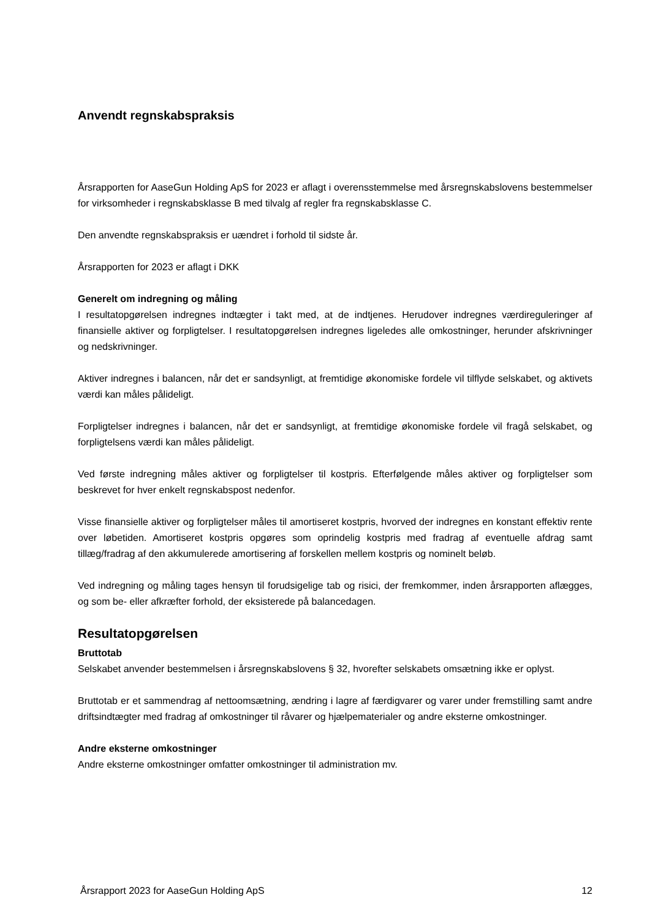Anvendt regnskabspraksis
Årsrapporten for AaseGun Holding ApS for 2023 er aflagt i overensstemmelse med årsregnskabslovens bestemmelser for virksomheder i regnskabsklasse B med tilvalg af regler fra regnskabsklasse C.
Den anvendte regnskabspraksis er uændret i forhold til sidste år.
Årsrapporten for 2023 er aflagt i DKK
Generelt om indregning og måling
I resultatopgørelsen indregnes indtægter i takt med, at de indtjenes. Herudover indregnes værdiregule­ringer af finansielle aktiver og forpligtelser. I resultatopgørelsen indregnes ligeledes alle omkostninger, herunder afskrivninger og nedskrivninger.
Aktiver indregnes i balancen, når det er sandsynligt, at fremtidige økonomiske fordele vil tilflyde selska­bet, og aktivets værdi kan måles pålideligt.
Forpligtelser indregnes i balancen, når det er sandsynligt, at fremtidige økonomiske fordele vil fragå sel­skabet, og forpligtelsens værdi kan måles pålideligt.
Ved første indregning måles aktiver og forpligtelser til kostpris. Efterfølgende måles aktiver og forplig­telser som beskrevet for hver enkelt regnskabspost nedenfor.
Visse finansielle aktiver og forpligtelser måles til amortiseret kostpris, hvorved der indregnes en kon­stant effektiv rente over løbetiden. Amortiseret kostpris opgøres som oprindelig kostpris med fradrag af eventuelle afdrag samt tillæg/fradrag af den akkumulerede amortisering af forskellen mellem kostpris og nominelt beløb.
Ved indregning og måling tages hensyn til forudsigelige tab og risici, der fremkommer, inden årsrapporten aflægges, og som be- eller afkræfter forhold, der eksisterede på balancedagen.
Resultatopgørelsen
Bruttotab
Selskabet anvender bestemmelsen i årsregnskabslovens § 32, hvorefter selskabets omsætning ikke er oplyst.
Bruttotab er et sammendrag af nettoomsætning, ændring i lagre af færdigvarer og varer under fremstil­ling samt andre driftsindtægter med fradrag af omkostninger til råvarer og hjælpematerialer og andre eksterne omkostninger.
Andre eksterne omkostninger
Andre eksterne omkostninger omfatter omkostninger til administration mv.
Årsrapport 2023 for AaseGun Holding ApS 12